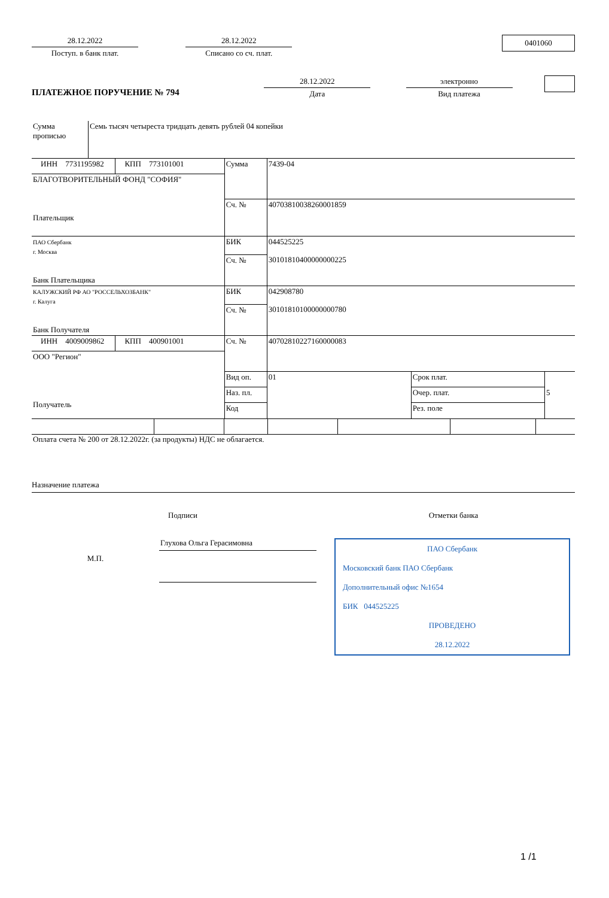28.12.2022
Поступ. в банк плат.
28.12.2022
Списано со сч. плат.
0401060
ПЛАТЕЖНОЕ ПОРУЧЕНИЕ № 794
28.12.2022
Дата
электронно
Вид платежа
| Сумма прописью | Семь тысяч четыреста тридцать девять рублей 04 копейки | | | |
| ИНН 7731195982 | | КПП 773101001 | Сумма | 7439-04 |
| БЛАГОТВОРИТЕЛЬНЫЙ ФОНД "СОФИЯ" Плательщик | | | | |
| | | | Сч. № | 40703810038260001859 |
| ПАО Сбербанк г. Москва Банк Плательщика | | | БИК | 044525225 |
| | | | Сч. № | 30101810400000000225 |
| КАЛУЖСКИЙ РФ АО "РОССЕЛЬХОЗБАНК" г. Калуга Банк Получателя | | | БИК | 042908780 |
| | | | Сч. № | 30101810100000000780 |
| ИНН 4009009862 | | КПП 400901001 | Сч. № | 40702810227160000083 |
| ООО "Регион" Получатель | | | | |
| | | | / Вид оп. / 01 / Срок плат. / / / Наз. пл. / / Очер. плат. / 5 / / Код / / Рез. поле / / | |
Оплата счета № 200 от 28.12.2022г. (за продукты) НДС не облагается.
Назначение платежа
Подписи Отметки банка
М.П.
Глухова Ольга Герасимовна
ПАО Сбербанк
Московский банк ПАО Сбербанк
Дополнительный офис №1654
БИК 044525225
ПРОВЕДЕНО
28.12.2022
1 /1